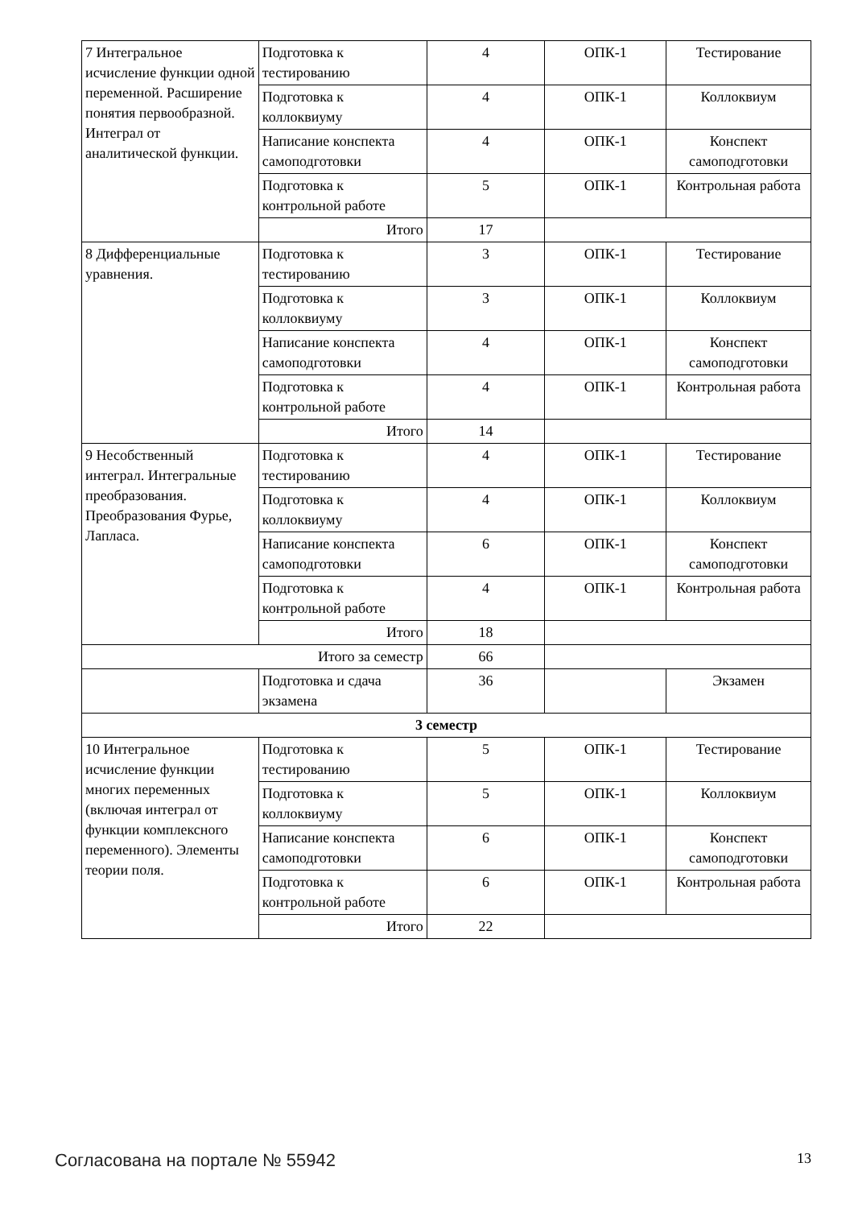| 7 Интегральное исчисление функции одной переменной. Расширение понятия первообразной. Интеграл от аналитической функции. | Подготовка к тестированию | 4 | ОПК-1 | Тестирование |
| | Подготовка к коллоквиуму | 4 | ОПК-1 | Коллоквиум |
| | Написание конспекта самоподготовки | 4 | ОПК-1 | Конспект самоподготовки |
| | Подготовка к контрольной работе | 5 | ОПК-1 | Контрольная работа |
| | Итого | 17 | | |
| 8 Дифференциальные уравнения. | Подготовка к тестированию | 3 | ОПК-1 | Тестирование |
| | Подготовка к коллоквиуму | 3 | ОПК-1 | Коллоквиум |
| | Написание конспекта самоподготовки | 4 | ОПК-1 | Конспект самоподготовки |
| | Подготовка к контрольной работе | 4 | ОПК-1 | Контрольная работа |
| | Итого | 14 | | |
| 9 Несобственный интеграл. Интегральные преобразования. Преобразования Фурье, Лапласа. | Подготовка к тестированию | 4 | ОПК-1 | Тестирование |
| | Подготовка к коллоквиуму | 4 | ОПК-1 | Коллоквиум |
| | Написание конспекта самоподготовки | 6 | ОПК-1 | Конспект самоподготовки |
| | Подготовка к контрольной работе | 4 | ОПК-1 | Контрольная работа |
| | Итого | 18 | | |
| Итого за семестр | | 66 | | |
| | Подготовка и сдача экзамена | 36 | | Экзамен |
| 3 семестр | | | | |
| 10 Интегральное исчисление функции многих переменных (включая интеграл от функции комплексного переменного). Элементы теории поля. | Подготовка к тестированию | 5 | ОПК-1 | Тестирование |
| | Подготовка к коллоквиуму | 5 | ОПК-1 | Коллоквиум |
| | Написание конспекта самоподготовки | 6 | ОПК-1 | Конспект самоподготовки |
| | Подготовка к контрольной работе | 6 | ОПК-1 | Контрольная работа |
| | Итого | 22 | | |
Согласована на портале № 55942 13